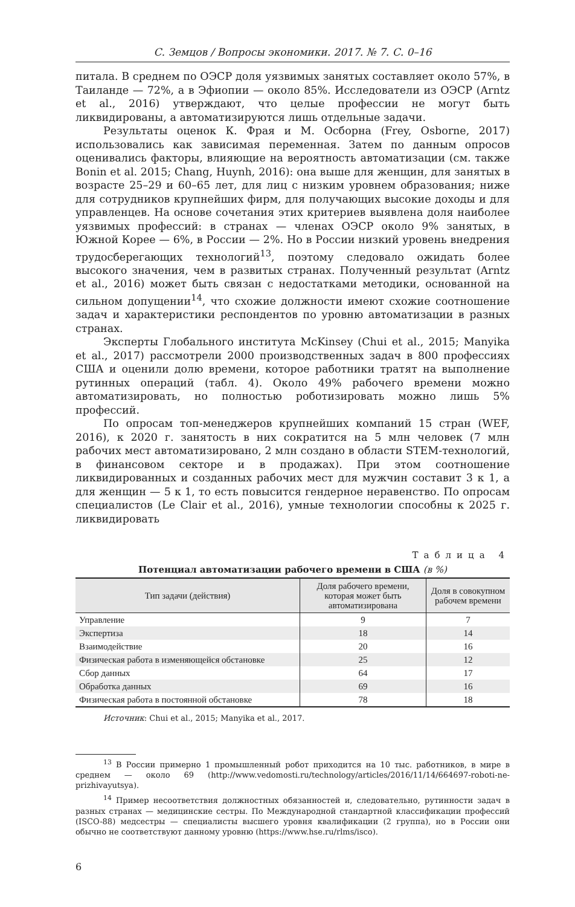С. Земцов / Вопросы экономики. 2017. № 7. С. 0–16
питала. В среднем по ОЭСР доля уязвимых занятых составляет около 57%, в Таиланде — 72%, а в Эфиопии — около 85%. Исследователи из ОЭСР (Arntz et al., 2016) утверждают, что целые профессии не могут быть ликвидированы, а автоматизируются лишь отдельные задачи.
Результаты оценок К. Фрая и М. Осборна (Frey, Osborne, 2017) использовались как зависимая переменная. Затем по данным опросов оценивались факторы, влияющие на вероятность автоматизации (см. также Bonin et al. 2015; Chang, Huynh, 2016): она выше для женщин, для занятых в возрасте 25–29 и 60–65 лет, для лиц с низким уровнем образования; ниже для сотрудников крупнейших фирм, для получающих высокие доходы и для управленцев. На основе сочетания этих критериев выявлена доля наиболее уязвимых профессий: в странах — членах ОЭСР около 9% занятых, в Южной Корее — 6%, в России — 2%. Но в России низкий уровень внедрения трудосберегающих технологий<sup>13</sup>, поэтому следовало ожидать более высокого значения, чем в развитых странах. Полученный результат (Arntz et al., 2016) может быть связан с недостатками методики, основанной на сильном допущении<sup>14</sup>, что схожие должности имеют схожие соотношение задач и характеристики респондентов по уровню автоматизации в разных странах.
Эксперты Глобального института McKinsey (Chui et al., 2015; Manyika et al., 2017) рассмотрели 2000 производственных задач в 800 профессиях США и оценили долю времени, которое работники тратят на выполнение рутинных операций (табл. 4). Около 49% рабочего времени можно автоматизировать, но полностью роботизировать можно лишь 5% профессий.
По опросам топ-менеджеров крупнейших компаний 15 стран (WEF, 2016), к 2020 г. занятость в них сократится на 5 млн человек (7 млн рабочих мест автоматизировано, 2 млн создано в области STEM-технологий, в финансовом секторе и в продажах). При этом соотношение ликвидированных и созданных рабочих мест для мужчин составит 3 к 1, а для женщин — 5 к 1, то есть повысится гендерное неравенство. По опросам специалистов (Le Clair et al., 2016), умные технологии способны к 2025 г. ликвидировать
Таблица 4
Потенциал автоматизации рабочего времени в США (в %)
| Тип задачи (действия) | Доля рабочего времени, которая может быть автоматизирована | Доля в совокупном рабочем времени |
| --- | --- | --- |
| Управление | 9 | 7 |
| Экспертиза | 18 | 14 |
| Взаимодействие | 20 | 16 |
| Физическая работа в изменяющейся обстановке | 25 | 12 |
| Сбор данных | 64 | 17 |
| Обработка данных | 69 | 16 |
| Физическая работа в постоянной обстановке | 78 | 18 |
Источник: Chui et al., 2015; Manyika et al., 2017.
<sup>13</sup> В России примерно 1 промышленный робот приходится на 10 тыс. работников, в мире в среднем — около 69 (http://www.vedomosti.ru/technology/articles/2016/11/14/664697-roboti-ne-prizhivayutsya).
<sup>14</sup> Пример несоответствия должностных обязанностей и, следовательно, рутинности задач в разных странах — медицинские сестры. По Международной стандартной классификации профессий (ISCO-88) медсестры — специалисты высшего уровня квалификации (2 группа), но в России они обычно не соответствуют данному уровню (https://www.hse.ru/rlms/isco).
6